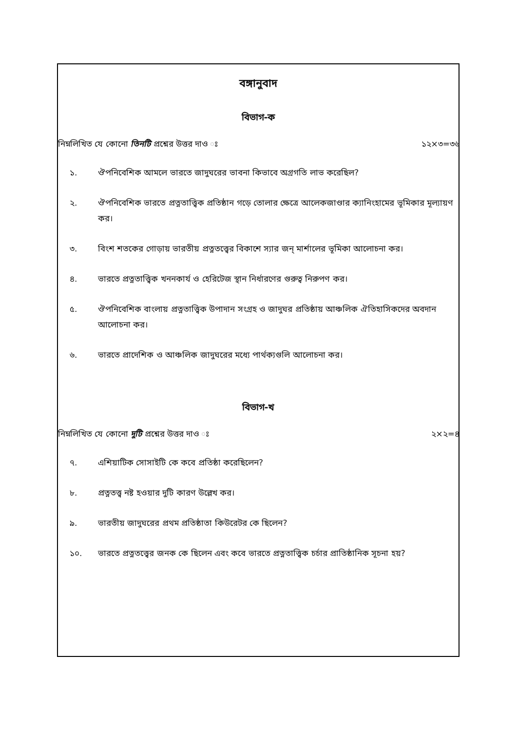বঙ্গানুবাদ
বিভাগ-ক
নিম্নলিখিত যে কোনো তিনটি প্রশ্নের উত্তর দাও ঃ ১২×৩=৩৬
১. ঔপনিবেশিক আমলে ভারতে জাদুঘরের ভাবনা কিভাবে অগ্রগতি লাভ করেছিল?
২. ঔপনিবেশিক ভারতে প্রত্নতাত্ত্বিক প্রতিষ্ঠান গড়ে তোলার ক্ষেত্রে আলেকজাণ্ডার ক্যানিংহামের ভূমিকার মূল্যায়ণ কর।
৩. বিংশ শতকের গোড়ায় ভারতীয় প্রত্নতত্ত্বের বিকাশে স্যার জন্ মার্শালের ভূমিকা আলোচনা কর।
৪. ভারতে প্রত্নতাত্ত্বিক খননকার্য ও হেরিটেজ স্থান নির্ধারণের গুরুত্ব নিরুপণ কর।
৫. ঔপনিবেশিক বাংলায় প্রত্নতাত্ত্বিক উপাদান সংগ্রহ ও জাদুঘর প্রতিষ্ঠায় আঞ্চলিক ঐতিহাসিকদের অবদান আলোচনা কর।
৬. ভারতে প্রাদেশিক ও আঞ্চলিক জাদুঘরের মধ্যে পার্থক্যগুলি আলোচনা কর।
বিভাগ-খ
নিম্নলিখিত যে কোনো দুটি প্রশ্নের উত্তর দাও ঃ ২×২=৪
৭. এশিয়াটিক সোসাইটি কে কবে প্রতিষ্ঠা করেছিলেন?
৮. প্রত্নতত্ত্ব নষ্ট হওয়ার দুটি কারণ উল্লেখ কর।
৯. ভারতীয় জাদুঘরের প্রথম প্রতিষ্ঠাতা কিউরেটর কে ছিলেন?
১০. ভারতে প্রত্নতত্ত্বের জনক কে ছিলেন এবং কবে ভারতে প্রত্নতাত্ত্বিক চর্চার প্রাতিষ্ঠানিক সূচনা হয়?